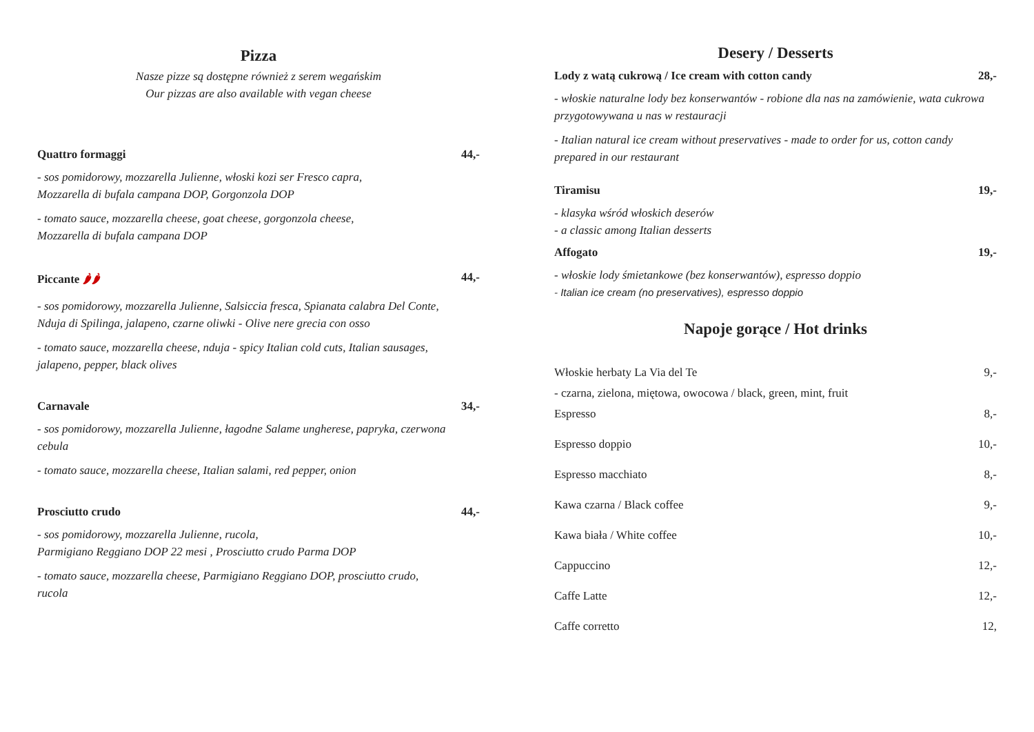Pizza
Nasze pizze są dostępne również z serem wegańskim
Our pizzas are also available with vegan cheese
Quattro formaggi 44,-
- sos pomidorowy, mozzarella Julienne, włoski kozi ser Fresco capra,
Mozzarella di bufala campana DOP, Gorgonzola DOP
- tomato sauce, mozzarella cheese, goat cheese, gorgonzola cheese,
Mozzarella di bufala campana DOP
Piccante 🌶🌶 44,-
- sos pomidorowy, mozzarella Julienne, Salsiccia fresca, Spianata calabra Del Conte,
Nduja di Spilinga, jalapeno, czarne oliwki - Olive nere grecia con osso
- tomato sauce, mozzarella cheese, nduja - spicy Italian cold cuts, Italian sausages,
jalapeno, pepper, black olives
Carnavale 34,-
- sos pomidorowy, mozzarella Julienne, łagodne Salame ungherese, papryka, czerwona
cebula
- tomato sauce, mozzarella cheese, Italian salami, red pepper, onion
Prosciutto crudo 44,-
- sos pomidorowy, mozzarella Julienne, rucola,
Parmigiano Reggiano DOP 22 mesi , Prosciutto crudo Parma DOP
- tomato sauce, mozzarella cheese, Parmigiano Reggiano DOP, prosciutto crudo,
rucola
Desery / Desserts
Lody z watą cukrową / Ice cream with cotton candy 28,-
- włoskie naturalne lody bez konserwantów - robione dla nas na zamówienie, wata cukrowa przygotowywana u nas w restauracji
- Italian natural ice cream without preservatives - made to order for us, cotton candy prepared in our restaurant
Tiramisu 19,-
- klasyka wśród włoskich deserów
- a classic among Italian desserts
Affogato 19,-
- włoskie lody śmietankowe (bez konserwantów), espresso doppio
- Italian ice cream (no preservatives), espresso doppio
Napoje gorące / Hot drinks
Włoskie herbaty La Via del Te 9,-
- czarna, zielona, miętowa, owocowa / black, green, mint, fruit
Espresso 8,-
Espresso doppio 10,-
Espresso macchiato 8,-
Kawa czarna / Black coffee 9,-
Kawa biała / White coffee 10,-
Cappuccino 12,-
Caffe Latte 12,-
Caffe corretto 12,